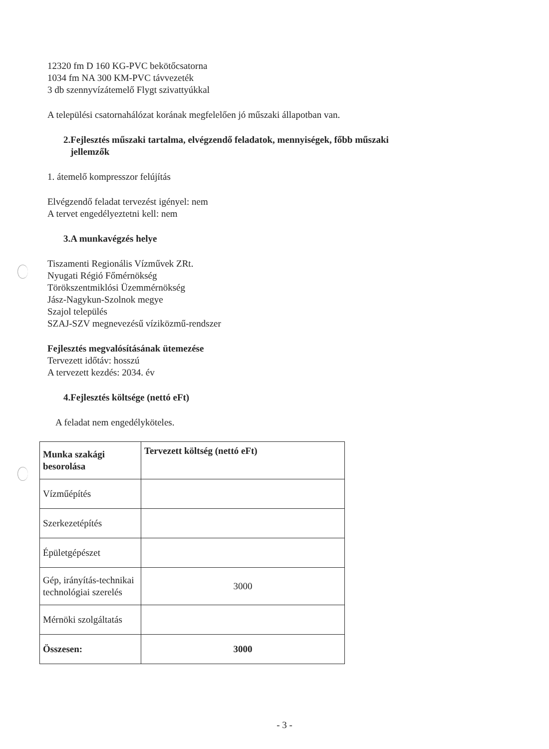12320 fm D 160 KG-PVC bekötőcsatorna
1034 fm NA 300 KM-PVC távvezeték
3 db szennyvízátemelő Flygt szivattyúkkal
A települési csatornahálózat korának megfelelően jó műszaki állapotban van.
2.Fejlesztés műszaki tartalma, elvégzendő feladatok, mennyiségek, főbb műszaki
jellemzők
1. átemelő kompresszor felújítás
Elvégzendő feladat tervezést igényel: nem
A tervet engedélyeztetni kell: nem
3.A munkavégzés helye
Tiszamenti Regionális Vízművek ZRt.
Nyugati Régió Főmérnökség
Törökszentmiklósi Üzemmérnökség
Jász-Nagykun-Szolnok megye
Szajol település
SZAJ-SZV megnevezésű víziközmű-rendszer
Fejlesztés megvalósításának ütemezése
Tervezett időtáv: hosszú
A tervezett kezdés: 2034. év
4.Fejlesztés költsége (nettó eFt)
A feladat nem engedélyköteles.
| Munka szakági besorolása | Tervezett költség (nettó eFt) |
| --- | --- |
| Vízműépítés | |
| Szerkezetépítés | |
| Épületgépészet | |
| Gép, irányítás-technikai technológiai szerelés | 3000 |
| Mérnöki szolgáltatás | |
| Összesen: | 3000 |
- 3 -